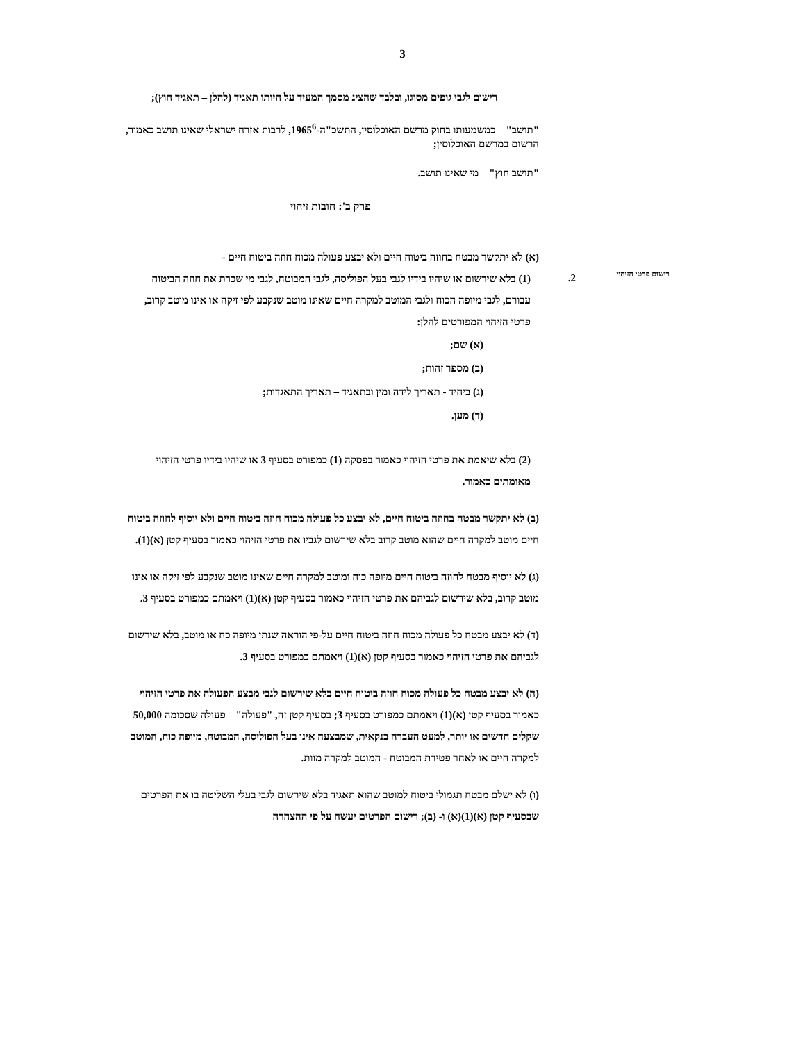3
רישום פרטי הזיהוי 2.
רישום לגבי גופים מסוגו, ובלבד שהציג מסמך המעיד על היותו תאגיד (להלן – תאגיד חוץ);
"תושב" – כמשמעותו בחוק מרשם האוכלוסין, התשכ"ה-1965<sup>6</sup>, לרבות אזרח ישראלי שאינו תושב כאמור, הרשום במרשם האוכלוסין;
"תושב חוץ" – מי שאינו תושב.
פרק ב': חובות זיהוי
(א) לא יתקשר מבטח בחוזה ביטוח חיים ולא יבצע פעולה מכוח חוזה ביטוח חיים -
(1) בלא שירשום או שיהיו בידיו לגבי בעל הפוליסה, לגבי המבוטח, לגבי מי שכרת את חוזה הביטוח עבורם, לגבי מיופה הכוח ולגבי המוטב למקרה חיים שאינו מוטב שנקבע לפי זיקה או אינו מוטב קרוב, פרטי הזיהוי המפורטים להלן:
(א) שם;
(ב) מספר זהות;
(ג) ביחיד - תאריך לידה ומין ובתאגיד – תאריך התאגדות;
(ד) מען.
(2) בלא שיאמת את פרטי הזיהוי כאמור בפסקה (1) כמפורט בסעיף 3 או שיהיו בידיו פרטי הזיהוי מאומתים כאמור.
(ב) לא יתקשר מבטח בחוזה ביטוח חיים, לא יבצע כל פעולה מכוח חוזה ביטוח חיים ולא יוסיף לחוזה ביטוח חיים מוטב למקרה חיים שהוא מוטב קרוב בלא שירשום לגביו את פרטי הזיהוי כאמור בסעיף קטן (א)(1).
(ג) לא יוסיף מבטח לחוזה ביטוח חיים מיופה כוח ומוטב למקרה חיים שאינו מוטב שנקבע לפי זיקה או אינו מוטב קרוב, בלא שירשום לגביהם את פרטי הזיהוי כאמור בסעיף קטן (א)(1) ויאמתם כמפורט בסעיף 3.
(ד) לא יבצע מבטח כל פעולה מכוח חוזה ביטוח חיים על-פי הוראה שנתן מיופה כח או מוטב, בלא שירשום לגביהם את פרטי הזיהוי כאמור בסעיף קטן (א)(1) ויאמתם כמפורט בסעיף 3.
(ה) לא יבצע מבטח כל פעולה מכוח חוזה ביטוח חיים בלא שירשום לגבי מבצע הפעולה את פרטי הזיהוי כאמור בסעיף קטן (א)(1) ויאמתם כמפורט בסעיף 3; בסעיף קטן זה, "פעולה" – פעולה שסכומה 50,000 שקלים חדשים או יותר, למעט העברה בנקאית, שמבצעה אינו בעל הפוליסה, המבוטח, מיופה כוח, המוטב למקרה חיים או לאחר פטירת המבוטח - המוטב למקרה מוות.
(ו) לא ישלם מבטח תגמולי ביטוח למוטב שהוא תאגיד בלא שירשום לגבי בעלי השליטה בו את הפרטים שבסעיף קטן (א)(1)(א) ו- (ב); רישום הפרטים יעשה על פי ההצהרה